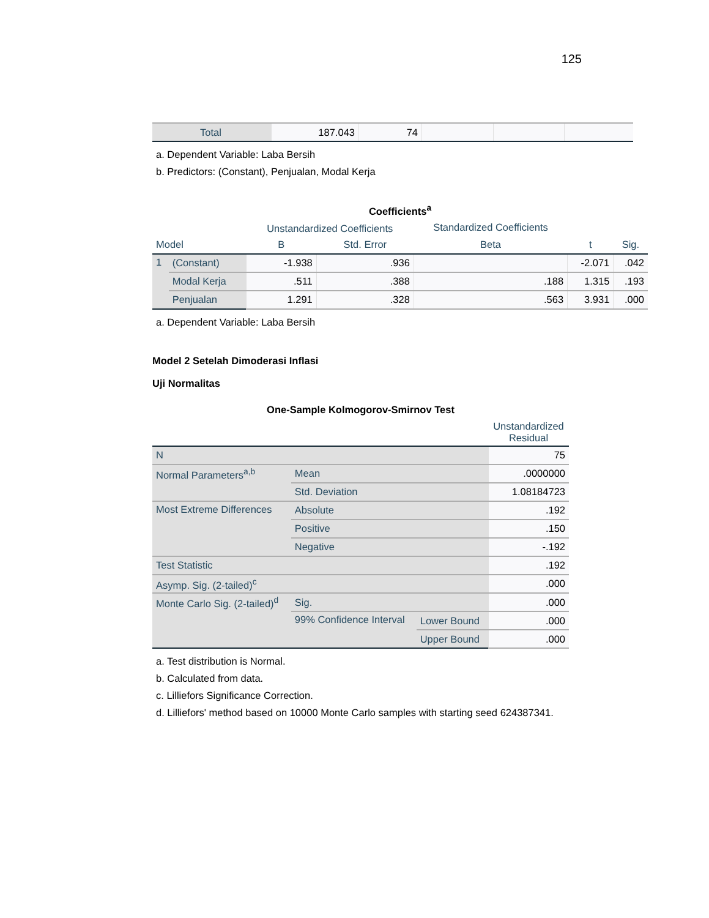125
| | Total | 187.043 | 74 | | | |
a. Dependent Variable: Laba Bersih
b. Predictors: (Constant), Penjualan, Modal Kerja
| Coefficients<sup>a</sup> | | | | | | |
| | | Unstandardized Coefficients | | Standardized Coefficients | | |
| Model | | B | Std. Error | Beta | t | Sig. |
| 1 | (Constant) | -1.938 | .936 | | -2.071 | .042 |
| | Modal Kerja | .511 | .388 | .188 | 1.315 | .193 |
| | Penjualan | 1.291 | .328 | .563 | 3.931 | .000 |
a. Dependent Variable: Laba Bersih
Model 2 Setelah Dimoderasi Inflasi
Uji Normalitas
| One-Sample Kolmogorov-Smirnov Test | | | |
| | | | Unstandardized Residual |
| N | | | 75 |
| Normal Parameters<sup>a,b</sup> | Mean | | .0000000 |
| | Std. Deviation | | 1.08184723 |
| Most Extreme Differences | Absolute | | .192 |
| | Positive | | .150 |
| | Negative | | -.192 |
| Test Statistic | | | .192 |
| Asymp. Sig. (2-tailed)<sup>c</sup> | | | .000 |
| Monte Carlo Sig. (2-tailed)<sup>d</sup> | Sig. | | .000 |
| | 99% Confidence Interval | Lower Bound | .000 |
| | | Upper Bound | .000 |
a. Test distribution is Normal.
b. Calculated from data.
c. Lilliefors Significance Correction.
d. Lilliefors' method based on 10000 Monte Carlo samples with starting seed 624387341.